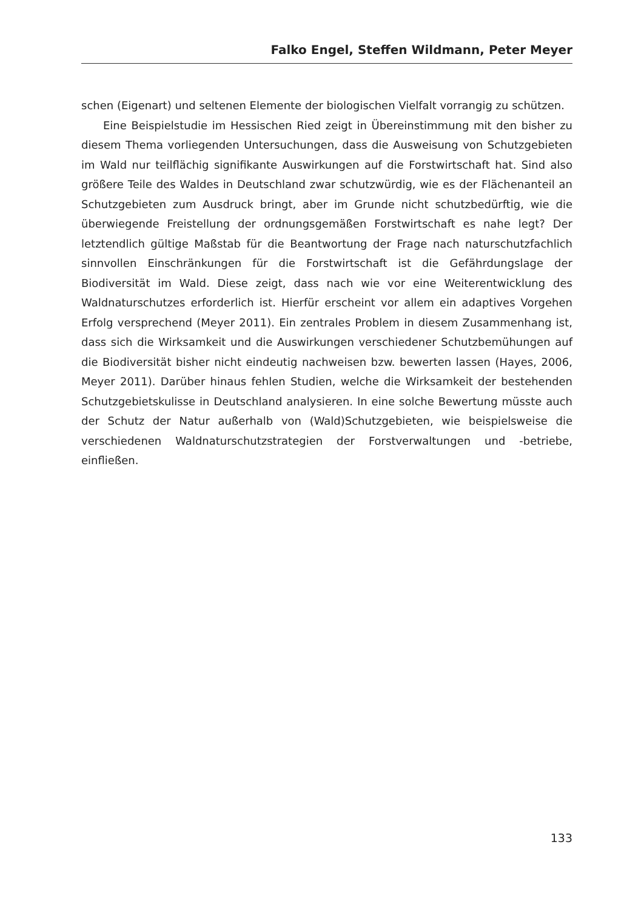Falko Engel, Steffen Wildmann, Peter Meyer
schen (Eigenart) und seltenen Elemente der biologischen Vielfalt vorrangig zu schützen.
Eine Beispielstudie im Hessischen Ried zeigt in Übereinstimmung mit den bisher zu diesem Thema vorliegenden Untersuchungen, dass die Ausweisung von Schutzgebieten im Wald nur teilflächig signifikante Auswirkungen auf die Forstwirtschaft hat. Sind also größere Teile des Waldes in Deutschland zwar schutzwürdig, wie es der Flächenanteil an Schutzgebieten zum Ausdruck bringt, aber im Grunde nicht schutzbedürftig, wie die überwiegende Freistellung der ordnungsgemäßen Forstwirtschaft es nahe legt? Der letztendlich gültige Maßstab für die Beantwortung der Frage nach naturschutzfachlich sinnvollen Einschränkungen für die Forstwirtschaft ist die Gefährdungslage der Biodiversität im Wald. Diese zeigt, dass nach wie vor eine Weiterentwicklung des Waldnaturschutzes erforderlich ist. Hierfür erscheint vor allem ein adaptives Vorgehen Erfolg versprechend (Meyer 2011). Ein zentrales Problem in diesem Zusammenhang ist, dass sich die Wirksamkeit und die Auswirkungen verschiedener Schutzbemühungen auf die Biodiversität bisher nicht eindeutig nachweisen bzw. bewerten lassen (Hayes, 2006, Meyer 2011). Darüber hinaus fehlen Studien, welche die Wirksamkeit der bestehenden Schutzgebietskulisse in Deutschland analysieren. In eine solche Bewertung müsste auch der Schutz der Natur außerhalb von (Wald)Schutzgebieten, wie beispielsweise die verschiedenen Waldnaturschutzstrategien der Forstverwaltungen und -betriebe, einfließen.
133